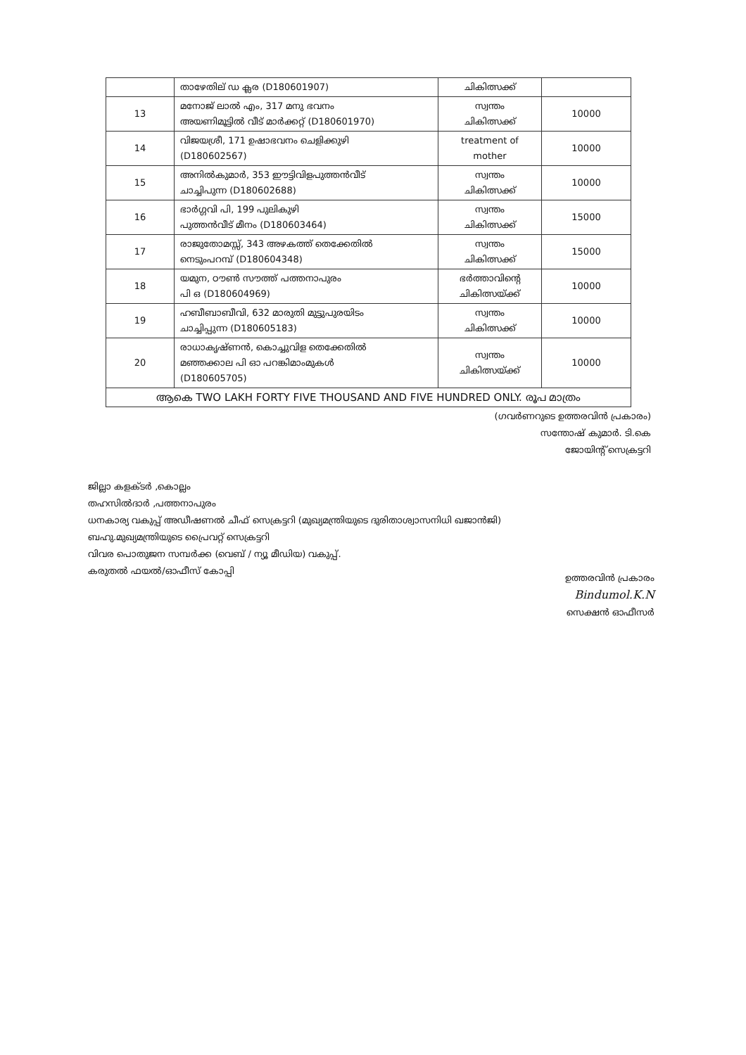| | താഴേതില് ഡ ക്ലര (D180601907) | ചികിത്സക്ക് | |
| 13 | മനോജ് ലാൽ എം, 317 മനു ഭവനം അയണിമൂട്ടിൽ വീട് മാർക്കറ്റ് (D180601970) | സ്വന്തം ചികിത്സക്ക് | 10000 |
| 14 | വിജയശ്രീ, 171 ഉഷാഭവനം ചെളിക്കുഴി (D180602567) | treatment of mother | 10000 |
| 15 | അനിൽകുമാർ, 353 ഈട്ടിവിളപുത്തൻവീട് ചാച്ചിപുന്ന (D180602688) | സ്വന്തം ചികിത്സക്ക് | 10000 |
| 16 | ഭാർഗ്ഗവി പി, 199 പുലികുഴി പുത്തൻവീട് മീനം (D180603464) | സ്വന്തം ചികിത്സക്ക് | 15000 |
| 17 | രാജുതോമസ്സ്, 343 അഴകത്ത് തെക്കേതിൽ നെടുംപറമ്പ് (D180604348) | സ്വന്തം ചികിത്സക്ക് | 15000 |
| 18 | യമുന, ഠൗൺ സൗത്ത് പത്തനാപുരം പി ഒ (D180604969) | ഭർത്താവിന്റെ ചികിത്സയ്ക്ക് | 10000 |
| 19 | ഹബീബാബീവി, 632 മാരുതി മുട്ടുപുരയിടം ചാച്ചിപ്പുന്ന (D180605183) | സ്വന്തം ചികിത്സക്ക് | 10000 |
| 20 | രാധാകൃഷ്ണൻ, കൊച്ചുവിള തെക്കേതിൽ മഞ്ഞക്കാല പി ഓ പറങ്കിമാംമുകൾ (D180605705) | സ്വന്തം ചികിത്സയ്ക്ക് | 10000 |
| ആകെ TWO LAKH FORTY FIVE THOUSAND AND FIVE HUNDRED ONLY. രൂപ മാത്രം | | | |
(ഗവർണറുടെ ഉത്തരവിൻ പ്രകാരം)
സന്തോഷ് കുമാർ. ടി.കെ
ജോയിന്റ് സെക്രട്ടറി
ജില്ലാ കളക്ടർ ,കൊല്ലം
തഹസിൽദാർ ,പത്തനാപുരം
ധനകാര്യ വകുപ്പ് അഡീഷണൽ ചീഫ് സെക്രട്ടറി (മുഖ്യമന്ത്രിയുടെ ദുരിതാശ്വാസനിധി ഖജാൻജി)
ബഹു.മുഖ്യമന്ത്രിയുടെ പ്രൈവറ്റ് സെക്രട്ടറി
വിവര പൊതുജന സമ്പർക്ക (വെബ് / ന്യൂ മീഡിയ) വകുപ്പ്.
കരുതൽ ഫയൽ/ഓഫീസ് കോപ്പി
ഉത്തരവിൻ പ്രകാരം
Bindumol.K.N
സെക്ഷൻ ഓഫീസർ